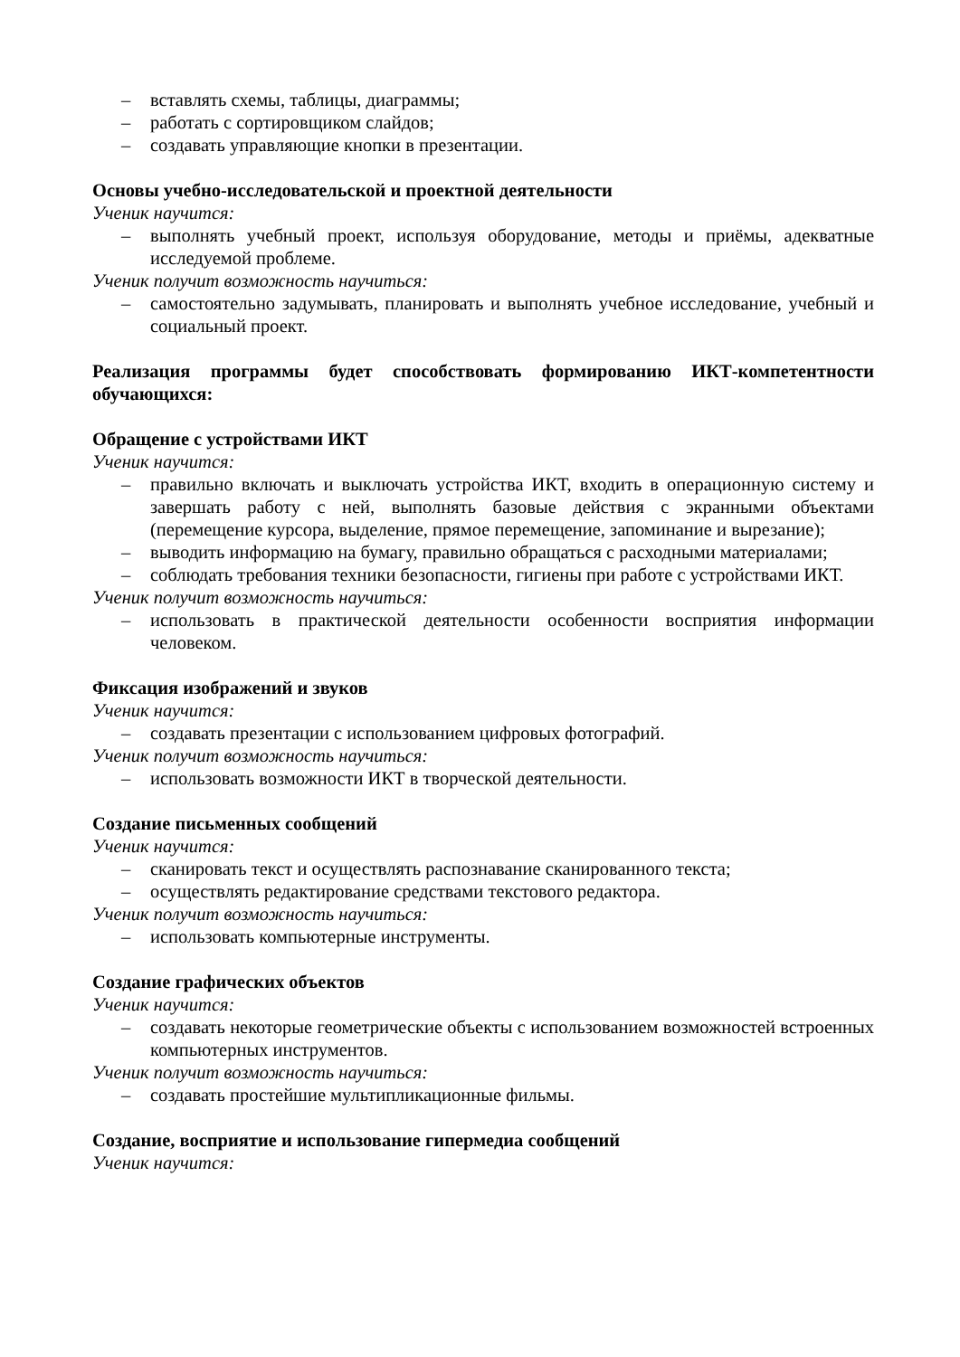– вставлять схемы, таблицы, диаграммы;
– работать с сортировщиком слайдов;
– создавать управляющие кнопки в презентации.
Основы учебно-исследовательской и проектной деятельности
Ученик научится:
– выполнять учебный проект, используя оборудование, методы и приёмы, адекватные исследуемой проблеме.
Ученик получит возможность научиться:
– самостоятельно задумывать, планировать и выполнять учебное исследование, учебный и социальный проект.
Реализация программы будет способствовать формированию ИКТ-компетентности обучающихся:
Обращение с устройствами ИКТ
Ученик научится:
– правильно включать и выключать устройства ИКТ, входить в операционную систему и завершать работу с ней, выполнять базовые действия с экранными объектами (перемещение курсора, выделение, прямое перемещение, запоминание и вырезание);
– выводить информацию на бумагу, правильно обращаться с расходными материалами;
– соблюдать требования техники безопасности, гигиены при работе с устройствами ИКТ.
Ученик получит возможность научиться:
– использовать в практической деятельности особенности восприятия информации человеком.
Фиксация изображений и звуков
Ученик научится:
– создавать презентации с использованием цифровых фотографий.
Ученик получит возможность научиться:
– использовать возможности ИКТ в творческой деятельности.
Создание письменных сообщений
Ученик научится:
– сканировать текст и осуществлять распознавание сканированного текста;
– осуществлять редактирование средствами текстового редактора.
Ученик получит возможность научиться:
– использовать компьютерные инструменты.
Создание графических объектов
Ученик научится:
– создавать некоторые геометрические объекты с использованием возможностей встроенных компьютерных инструментов.
Ученик получит возможность научиться:
– создавать простейшие мультипликационные фильмы.
Создание, восприятие и использование гипермедиа сообщений
Ученик научится: